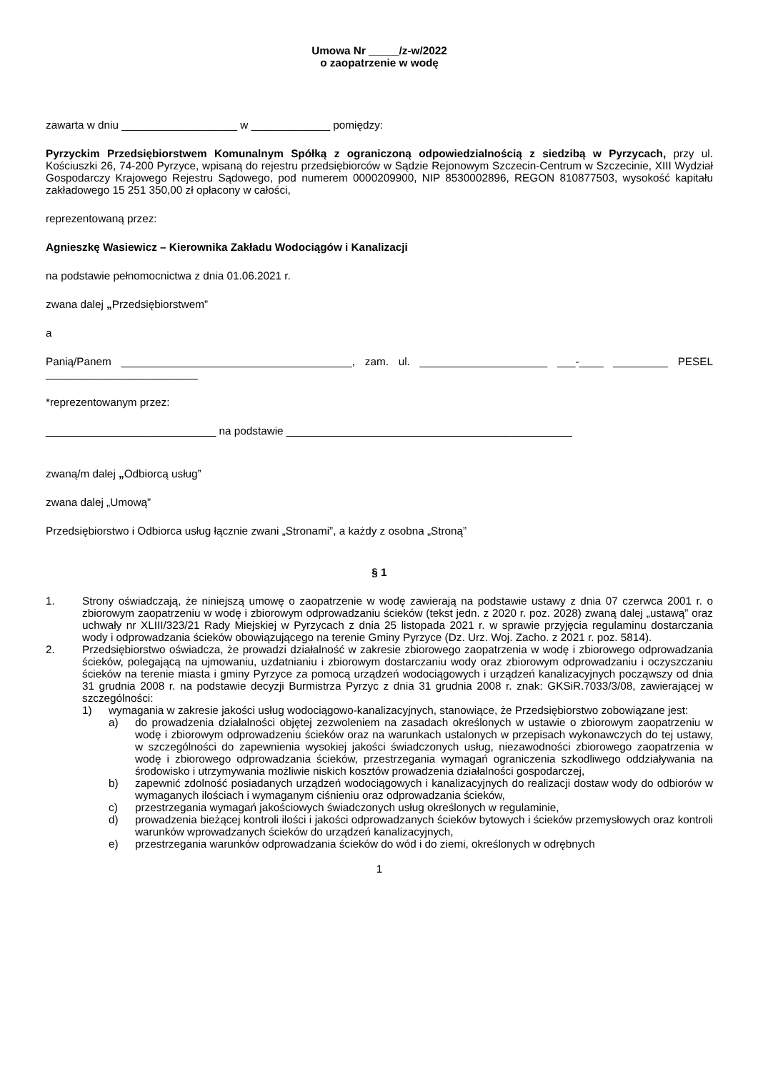Umowa Nr _____/z-w/2022
o zaopatrzenie w wodę
zawarta w dniu ___________________ w _____________ pomiędzy:
Pyrzyckim Przedsiębiorstwem Komunalnym Spółką z ograniczoną odpowiedzialnością z siedzibą w Pyrzycach, przy ul. Kościuszki 26, 74-200 Pyrzyce, wpisaną do rejestru przedsiębiorców w Sądzie Rejonowym Szczecin-Centrum w Szczecinie, XIII Wydział Gospodarczy Krajowego Rejestru Sądowego, pod numerem 0000209900, NIP 8530002896, REGON 810877503, wysokość kapitału zakładowego 15 251 350,00 zł opłacony w całości,
reprezentowaną przez:
Agnieszkę Wasiewicz – Kierownika Zakładu Wodociągów i Kanalizacji
na podstawie pełnomocnictwa z dnia 01.06.2021 r.
zwana dalej „Przedsiębiorstwem”
a
Panią/Panem ______________________________________, zam. ul. _____________________ ___-____ _________ PESEL _________________________
*reprezentowanym przez:
____________________________ na podstawie _______________________________________________
zwaną/m dalej „Odbiorcą usług”
zwana dalej „Umową”
Przedsiębiorstwo i Odbiorca usług łącznie zwani „Stronami”, a każdy z osobna „Stroną”
§ 1
1. Strony oświadczają, że niniejszą umowę o zaopatrzenie w wodę zawierają na podstawie ustawy z dnia 07 czerwca 2001 r. o zbiorowym zaopatrzeniu w wodę i zbiorowym odprowadzaniu ścieków (tekst jedn. z 2020 r. poz. 2028) zwaną dalej „ustawą” oraz uchwały nr XLIII/323/21 Rady Miejskiej w Pyrzycach z dnia 25 listopada 2021 r. w sprawie przyjęcia regulaminu dostarczania wody i odprowadzania ścieków obowiązującego na terenie Gminy Pyrzyce (Dz. Urz. Woj. Zacho. z 2021 r. poz. 5814).
2. Przedsiębiorstwo oświadcza, że prowadzi działalność w zakresie zbiorowego zaopatrzenia w wodę i zbiorowego odprowadzania ścieków, polegającą na ujmowaniu, uzdatnianiu i zbiorowym dostarczaniu wody oraz zbiorowym odprowadzaniu i oczyszczaniu ścieków na terenie miasta i gminy Pyrzyce za pomocą urządzeń wodociągowych i urządzeń kanalizacyjnych począwszy od dnia 31 grudnia 2008 r. na podstawie decyzji Burmistrza Pyrzyc z dnia 31 grudnia 2008 r. znak: GKSiR.7033/3/08, zawierającej w szczególności:
1) wymagania w zakresie jakości usług wodociągowo-kanalizacyjnych, stanowiące, że Przedsiębiorstwo zobowiązane jest:
a) do prowadzenia działalności objętej zezwoleniem na zasadach określonych w ustawie o zbiorowym zaopatrzeniu w wodę i zbiorowym odprowadzeniu ścieków oraz na warunkach ustalonych w przepisach wykonawczych do tej ustawy, w szczególności do zapewnienia wysokiej jakości świadczonych usług, niezawodności zbiorowego zaopatrzenia w wodę i zbiorowego odprowadzania ścieków, przestrzegania wymagań ograniczenia szkodliwego oddziaływania na środowisko i utrzymywania możliwie niskich kosztów prowadzenia działalności gospodarczej,
b) zapewnić zdolność posiadanych urządzeń wodociągowych i kanalizacyjnych do realizacji dostaw wody do odbiorów w wymaganych ilościach i wymaganym ciśnieniu oraz odprowadzania ścieków,
c) przestrzegania wymagań jakościowych świadczonych usług określonych w regulaminie,
d) prowadzenia bieżącej kontroli ilości i jakości odprowadzanych ścieków bytowych i ścieków przemysłowych oraz kontroli warunków wprowadzanych ścieków do urządzeń kanalizacyjnych,
e) przestrzegania warunków odprowadzania ścieków do wód i do ziemi, określonych w odrębnych
1